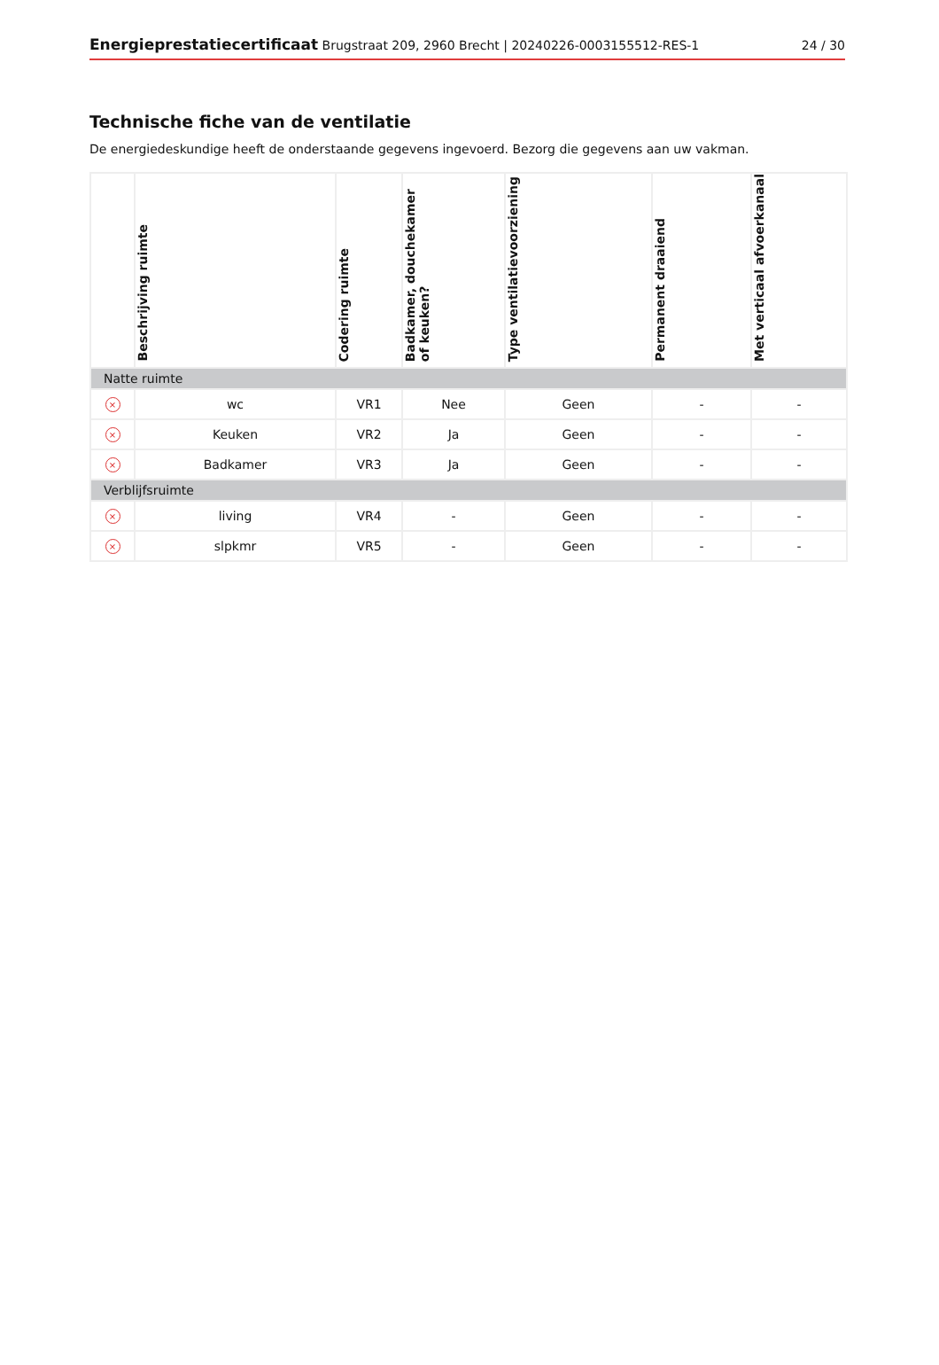Energieprestatiecertificaat Brugstraat 209, 2960 Brecht | 20240226-0003155512-RES-1 24 / 30
Technische fiche van de ventilatie
De energiedeskundige heeft de onderstaande gegevens ingevoerd. Bezorg die gegevens aan uw vakman.
| | Beschrijving ruimte | Codering ruimte | Badkamer, douchekamer of keuken? | Type ventilatievoorziening | Permanent draaiend | Met verticaal afvoerkanaal |
| --- | --- | --- | --- | --- | --- | --- |
| Natte ruimte | | | | | | |
| × | wc | VR1 | Nee | Geen | - | - |
| × | Keuken | VR2 | Ja | Geen | - | - |
| × | Badkamer | VR3 | Ja | Geen | - | - |
| Verblijfsruimte | | | | | | |
| × | living | VR4 | - | Geen | - | - |
| × | slpkmr | VR5 | - | Geen | - | - |